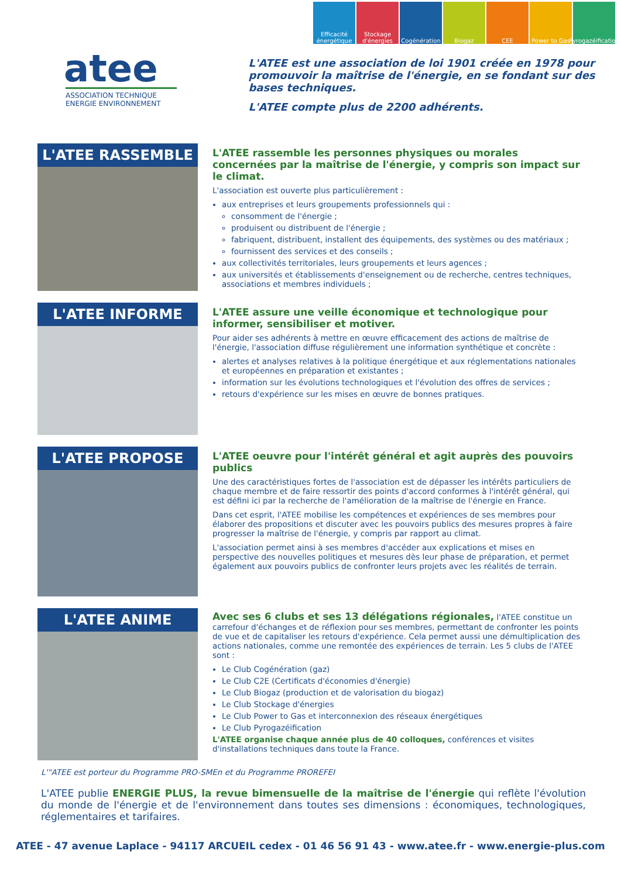Efficacité énergétique
Stockage d'énergies
Cogénération Biogaz CEE Power to Gas Pyrogazéification
atee
ASSOCIATION TECHNIQUE
ENERGIE ENVIRONNEMENT
L'ATEE est une association de loi 1901 créée en 1978 pour promouvoir la maîtrise de l'énergie, en se fondant sur des bases techniques.
L'ATEE compte plus de 2200 adhérents.
L'ATEE RASSEMBLE
L'ATEE rassemble les personnes physiques ou morales concernées par la maîtrise de l'énergie, y compris son impact sur le climat.
L'association est ouverte plus particulièrement :
aux entreprises et leurs groupements professionnels qui :
consomment de l'énergie ;
produisent ou distribuent de l'énergie ;
fabriquent, distribuent, installent des équipements, des systèmes ou des matériaux ;
fournissent des services et des conseils ;
aux collectivités territoriales, leurs groupements et leurs agences ;
aux universités et établissements d'enseignement ou de recherche, centres techniques, associations et membres individuels ;
L'ATEE INFORME
L'ATEE assure une veille économique et technologique pour informer, sensibiliser et motiver.
Pour aider ses adhérents à mettre en œuvre efficacement des actions de maîtrise de l'énergie, l'association diffuse régulièrement une information synthétique et concrète :
alertes et analyses relatives à la politique énergétique et aux réglementations nationales et européennes en préparation et existantes ;
information sur les évolutions technologiques et l'évolution des offres de services ;
retours d'expérience sur les mises en œuvre de bonnes pratiques.
L'ATEE PROPOSE
L'ATEE oeuvre pour l'intérêt général et agit auprès des pouvoirs publics
Une des caractéristiques fortes de l'association est de dépasser les intérêts particuliers de chaque membre et de faire ressortir des points d'accord conformes à l'intérêt général, qui est défini ici par la recherche de l'amélioration de la maîtrise de l'énergie en France.
Dans cet esprit, l'ATEE mobilise les compétences et expériences de ses membres pour élaborer des propositions et discuter avec les pouvoirs publics des mesures propres à faire progresser la maîtrise de l'énergie, y compris par rapport au climat.
L'association permet ainsi à ses membres d'accéder aux explications et mises en perspective des nouvelles politiques et mesures dès leur phase de préparation, et permet également aux pouvoirs publics de confronter leurs projets avec les réalités de terrain.
L'ATEE ANIME
Avec ses 6 clubs et ses 13 délégations régionales, l'ATEE constitue un carrefour d'échanges et de réflexion pour ses membres, permettant de confronter les points de vue et de capitaliser les retours d'expérience. Cela permet aussi une démultiplication des actions nationales, comme une remontée des expériences de terrain. Les 5 clubs de l'ATEE sont :
Le Club Cogénération (gaz)
Le Club C2E (Certificats d'économies d'énergie)
Le Club Biogaz (production et de valorisation du biogaz)
Le Club Stockage d'énergies
Le Club Power to Gas et interconnexion des réseaux énergétiques
Le Club Pyrogazéification
L'ATEE organise chaque année plus de 40 colloques, conférences et visites d'installations techniques dans toute la France.
L'"ATEE est porteur du Programme PRO-SMEn et du Programme PROREFEI
L'ATEE publie ENERGIE PLUS, la revue bimensuelle de la maîtrise de l'énergie qui reflète l'évolution du monde de l'énergie et de l'environnement dans toutes ses dimensions : économiques, technologiques, réglementaires et tarifaires.
ATEE - 47 avenue Laplace - 94117 ARCUEIL cedex - 01 46 56 91 43 - www.atee.fr - www.energie-plus.com